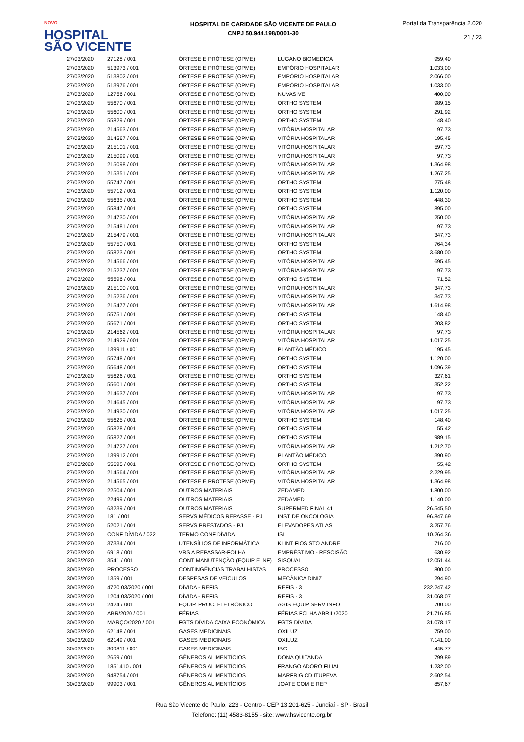NOVO
HOSPITAL
SÃO VICENTE
HOSPITAL DE CARIDADE SÃO VICENTE DE PAULO
CNPJ 50.944.198/0001-30
Portal da Transparência 2.020
21 / 23
| 27/03/2020 | 27128 / 001 | ÓRTESE E PRÓTESE (OPME) | LUGANO BIOMEDICA | 959,40 |
| 27/03/2020 | 513973 / 001 | ÓRTESE E PRÓTESE (OPME) | EMPÓRIO HOSPITALAR | 1.033,00 |
| 27/03/2020 | 513802 / 001 | ÓRTESE E PRÓTESE (OPME) | EMPÓRIO HOSPITALAR | 2.066,00 |
| 27/03/2020 | 513976 / 001 | ÓRTESE E PRÓTESE (OPME) | EMPÓRIO HOSPITALAR | 1.033,00 |
| 27/03/2020 | 12756 / 001 | ÓRTESE E PRÓTESE (OPME) | NUVASIVE | 400,00 |
| 27/03/2020 | 55670 / 001 | ÓRTESE E PRÓTESE (OPME) | ORTHO SYSTEM | 989,15 |
| 27/03/2020 | 55600 / 001 | ÓRTESE E PRÓTESE (OPME) | ORTHO SYSTEM | 291,92 |
| 27/03/2020 | 55829 / 001 | ÓRTESE E PRÓTESE (OPME) | ORTHO SYSTEM | 148,40 |
| 27/03/2020 | 214563 / 001 | ÓRTESE E PRÓTESE (OPME) | VITÓRIA HOSPITALAR | 97,73 |
| 27/03/2020 | 214567 / 001 | ÓRTESE E PRÓTESE (OPME) | VITÓRIA HOSPITALAR | 195,45 |
| 27/03/2020 | 215101 / 001 | ÓRTESE E PRÓTESE (OPME) | VITÓRIA HOSPITALAR | 597,73 |
| 27/03/2020 | 215099 / 001 | ÓRTESE E PRÓTESE (OPME) | VITÓRIA HOSPITALAR | 97,73 |
| 27/03/2020 | 215098 / 001 | ÓRTESE E PRÓTESE (OPME) | VITÓRIA HOSPITALAR | 1.364,98 |
| 27/03/2020 | 215351 / 001 | ÓRTESE E PRÓTESE (OPME) | VITÓRIA HOSPITALAR | 1.267,25 |
| 27/03/2020 | 55747 / 001 | ÓRTESE E PRÓTESE (OPME) | ORTHO SYSTEM | 275,48 |
| 27/03/2020 | 55712 / 001 | ÓRTESE E PRÓTESE (OPME) | ORTHO SYSTEM | 1.120,00 |
| 27/03/2020 | 55635 / 001 | ÓRTESE E PRÓTESE (OPME) | ORTHO SYSTEM | 448,30 |
| 27/03/2020 | 55847 / 001 | ÓRTESE E PRÓTESE (OPME) | ORTHO SYSTEM | 895,00 |
| 27/03/2020 | 214730 / 001 | ÓRTESE E PRÓTESE (OPME) | VITÓRIA HOSPITALAR | 250,00 |
| 27/03/2020 | 215481 / 001 | ÓRTESE E PRÓTESE (OPME) | VITÓRIA HOSPITALAR | 97,73 |
| 27/03/2020 | 215479 / 001 | ÓRTESE E PRÓTESE (OPME) | VITÓRIA HOSPITALAR | 347,73 |
| 27/03/2020 | 55750 / 001 | ÓRTESE E PRÓTESE (OPME) | ORTHO SYSTEM | 764,34 |
| 27/03/2020 | 55823 / 001 | ÓRTESE E PRÓTESE (OPME) | ORTHO SYSTEM | 3.680,00 |
| 27/03/2020 | 214566 / 001 | ÓRTESE E PRÓTESE (OPME) | VITÓRIA HOSPITALAR | 695,45 |
| 27/03/2020 | 215237 / 001 | ÓRTESE E PRÓTESE (OPME) | VITÓRIA HOSPITALAR | 97,73 |
| 27/03/2020 | 55596 / 001 | ÓRTESE E PRÓTESE (OPME) | ORTHO SYSTEM | 71,52 |
| 27/03/2020 | 215100 / 001 | ÓRTESE E PRÓTESE (OPME) | VITÓRIA HOSPITALAR | 347,73 |
| 27/03/2020 | 215236 / 001 | ÓRTESE E PRÓTESE (OPME) | VITÓRIA HOSPITALAR | 347,73 |
| 27/03/2020 | 215477 / 001 | ÓRTESE E PRÓTESE (OPME) | VITÓRIA HOSPITALAR | 1.614,98 |
| 27/03/2020 | 55751 / 001 | ÓRTESE E PRÓTESE (OPME) | ORTHO SYSTEM | 148,40 |
| 27/03/2020 | 55671 / 001 | ÓRTESE E PRÓTESE (OPME) | ORTHO SYSTEM | 203,82 |
| 27/03/2020 | 214562 / 001 | ÓRTESE E PRÓTESE (OPME) | VITÓRIA HOSPITALAR | 97,73 |
| 27/03/2020 | 214929 / 001 | ÓRTESE E PRÓTESE (OPME) | VITÓRIA HOSPITALAR | 1.017,25 |
| 27/03/2020 | 139911 / 001 | ÓRTESE E PRÓTESE (OPME) | PLANTÃO MÉDICO | 195,45 |
| 27/03/2020 | 55748 / 001 | ÓRTESE E PRÓTESE (OPME) | ORTHO SYSTEM | 1.120,00 |
| 27/03/2020 | 55648 / 001 | ÓRTESE E PRÓTESE (OPME) | ORTHO SYSTEM | 1.096,39 |
| 27/03/2020 | 55626 / 001 | ÓRTESE E PRÓTESE (OPME) | ORTHO SYSTEM | 327,61 |
| 27/03/2020 | 55601 / 001 | ÓRTESE E PRÓTESE (OPME) | ORTHO SYSTEM | 352,22 |
| 27/03/2020 | 214637 / 001 | ÓRTESE E PRÓTESE (OPME) | VITÓRIA HOSPITALAR | 97,73 |
| 27/03/2020 | 214645 / 001 | ÓRTESE E PRÓTESE (OPME) | VITÓRIA HOSPITALAR | 97,73 |
| 27/03/2020 | 214930 / 001 | ÓRTESE E PRÓTESE (OPME) | VITÓRIA HOSPITALAR | 1.017,25 |
| 27/03/2020 | 55625 / 001 | ÓRTESE E PRÓTESE (OPME) | ORTHO SYSTEM | 148,40 |
| 27/03/2020 | 55828 / 001 | ÓRTESE E PRÓTESE (OPME) | ORTHO SYSTEM | 55,42 |
| 27/03/2020 | 55827 / 001 | ÓRTESE E PRÓTESE (OPME) | ORTHO SYSTEM | 989,15 |
| 27/03/2020 | 214727 / 001 | ÓRTESE E PRÓTESE (OPME) | VITÓRIA HOSPITALAR | 1.212,70 |
| 27/03/2020 | 139912 / 001 | ÓRTESE E PRÓTESE (OPME) | PLANTÃO MÉDICO | 390,90 |
| 27/03/2020 | 55695 / 001 | ÓRTESE E PRÓTESE (OPME) | ORTHO SYSTEM | 55,42 |
| 27/03/2020 | 214564 / 001 | ÓRTESE E PRÓTESE (OPME) | VITÓRIA HOSPITALAR | 2.229,95 |
| 27/03/2020 | 214565 / 001 | ÓRTESE E PRÓTESE (OPME) | VITÓRIA HOSPITALAR | 1.364,98 |
| 27/03/2020 | 22504 / 001 | OUTROS MATERIAIS | ZEDAMED | 1.800,00 |
| 27/03/2020 | 22499 / 001 | OUTROS MATERIAIS | ZEDAMED | 1.140,00 |
| 27/03/2020 | 63239 / 001 | OUTROS MATERIAIS | SUPERMED FINAL 41 | 26.545,50 |
| 27/03/2020 | 181 / 001 | SERVS MÉDICOS REPASSE - PJ | INST DE ONCOLOGIA | 96.847,69 |
| 27/03/2020 | 52021 / 001 | SERVS PRESTADOS - PJ | ELEVADORES ATLAS | 3.257,76 |
| 27/03/2020 | CONF DÍVIDA / 022 | TERMO CONF DÍVIDA | ISI | 10.264,36 |
| 27/03/2020 | 37334 / 001 | UTENSÍLIOS DE INFORMÁTICA | KLINT FIOS STO ANDRE | 716,00 |
| 27/03/2020 | 6918 / 001 | VRS A REPASSAR-FOLHA | EMPRÉSTIMO - RESCISÃO | 630,92 |
| 30/03/2020 | 3541 / 001 | CONT MANUTENÇÃO (EQUIP E INF) | SISQUAL | 12.051,44 |
| 30/03/2020 | PROCESSO | CONTINGÊNCIAS TRABALHISTAS | PROCESSO | 800,00 |
| 30/03/2020 | 1359 / 001 | DESPESAS DE VEÍCULOS | MECÂNICA DINIZ | 294,90 |
| 30/03/2020 | 4720 03/2020 / 001 | DÍVIDA - REFIS | REFIS - 3 | 232.247,42 |
| 30/03/2020 | 1204 03/2020 / 001 | DÍVIDA - REFIS | REFIS - 3 | 31.068,07 |
| 30/03/2020 | 2424 / 001 | EQUIP. PROC. ELETRÔNICO | AGIS EQUIP SERV INFO | 700,00 |
| 30/03/2020 | ABR/2020 / 001 | FÉRIAS | FÉRIAS FOLHA ABRIL/2020 | 21.716,85 |
| 30/03/2020 | MARÇO/2020 / 001 | FGTS DÍVIDA CAIXA ECONÔMICA | FGTS DÍVIDA | 31.078,17 |
| 30/03/2020 | 62148 / 001 | GASES MEDICINAIS | OXILUZ | 759,00 |
| 30/03/2020 | 62149 / 001 | GASES MEDICINAIS | OXILUZ | 7.141,00 |
| 30/03/2020 | 309811 / 001 | GASES MEDICINAIS | IBG | 445,77 |
| 30/03/2020 | 2659 / 001 | GÊNEROS ALIMENTÍCIOS | DONA QUITANDA | 799,89 |
| 30/03/2020 | 1851410 / 001 | GÊNEROS ALIMENTÍCIOS | FRANGO ADORO FILIAL | 1.232,00 |
| 30/03/2020 | 948754 / 001 | GÊNEROS ALIMENTÍCIOS | MARFRIG CD ITUPEVA | 2.602,54 |
| 30/03/2020 | 99903 / 001 | GÊNEROS ALIMENTÍCIOS | JOATE COM E REP | 857,67 |
Rua São Vicente de Paulo, 223 - Centro - CEP 13.201-625 - Jundiaí - SP - Brasil
Telefone: (11) 4583-8155 - site: www.hsvicente.org.br